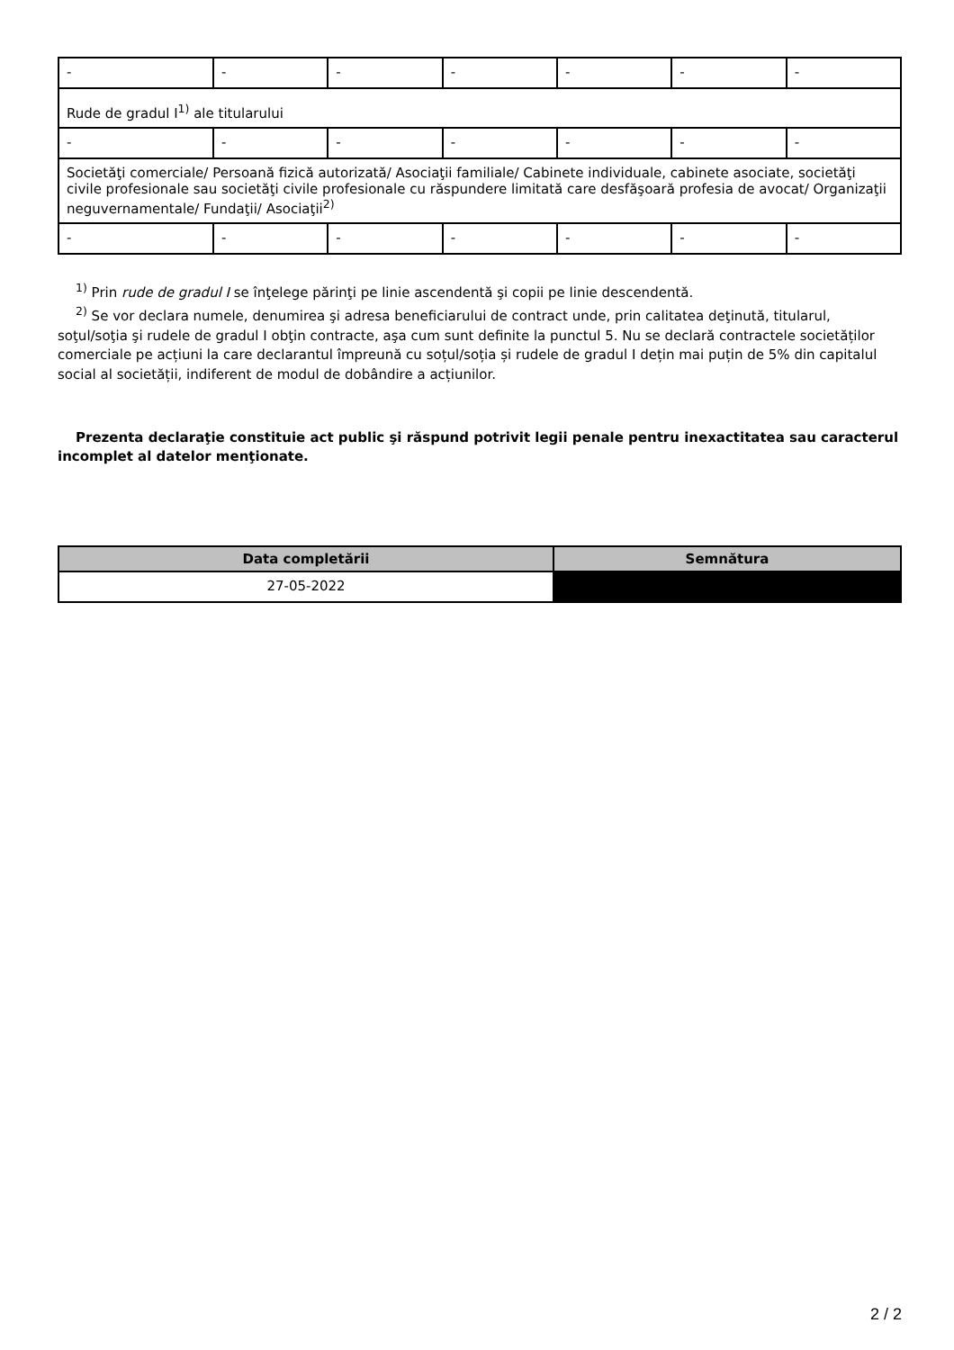| - | - | - | - | - | - | - |
| Rude de gradul I<sup>1)</sup> ale titularului | | | | | | |
| - | - | - | - | - | - | - |
| Societăţi comerciale/ Persoană fizică autorizată/ Asociaţii familiale/ Cabinete individuale, cabinete asociate, societăţi civile profesionale sau societăţi civile profesionale cu răspundere limitată care desfăşoară profesia de avocat/ Organizaţii neguvernamentale/ Fundaţii/ Asociaţii<sup>2)</sup> | | | | | | |
| - | - | - | - | - | - | - |
<sup>1)</sup> Prin rude de gradul I se înţelege părinţi pe linie ascendentă şi copii pe linie descendentă.
<sup>2)</sup> Se vor declara numele, denumirea şi adresa beneficiarului de contract unde, prin calitatea deţinută, titularul, soţul/soţia şi rudele de gradul I obţin contracte, aşa cum sunt definite la punctul 5. Nu se declară contractele societăților comerciale pe acțiuni la care declarantul împreună cu soțul/soția și rudele de gradul I dețin mai puțin de 5% din capitalul social al societății, indiferent de modul de dobândire a acțiunilor.
Prezenta declaraţie constituie act public şi răspund potrivit legii penale pentru inexactitatea sau caracterul incomplet al datelor menţionate.
| Data completării | Semnătura |
| --- | --- |
| 27-05-2022 | |
2 / 2